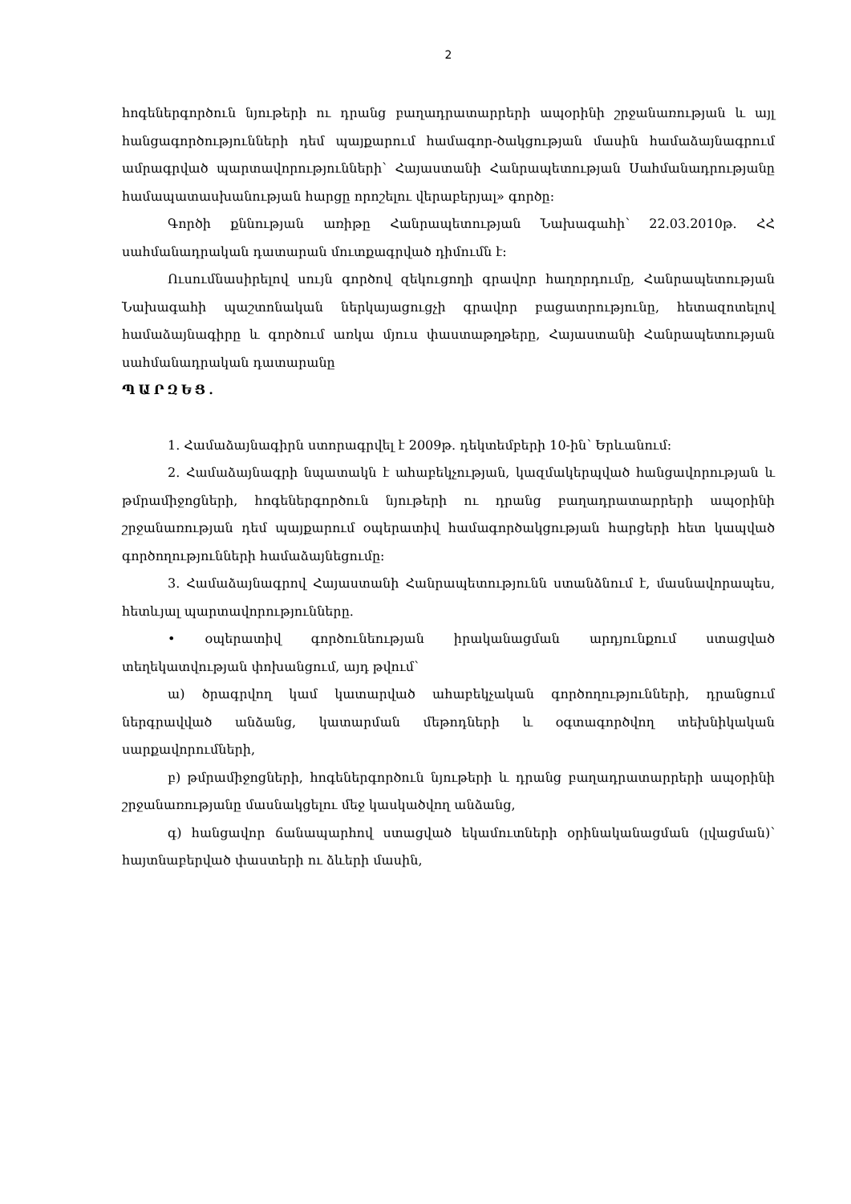2
հոգեներգործուն նյութերի ու դրանց բաղադրատարրերի ապօրինի շրջանառության և այլ հանցագործությունների դեմ պայքարում համագոր-ծակցության մասին համաձայնագրում ամրագրված պարտավորությունների՝ Հայաստանի Հանրապետության Սահմանադրությանը համապատասխանության հարցը որոշելու վերաբերյալ» գործը։
Գործի քննության առիթը Հանրապետության Նախագահի՝ 22.03.2010թ. ՀՀ սահմանադրական դատարան մուտքագրված դիմումն է։
Ուսումնասիրելով սույն գործով զեկուցողի գրավոր հաղորդումը, Հանրապետության Նախագահի պաշտոնական ներկայացուցչի գրավոր բացատրությունը, հետազոտելով համաձայնագիրը և գործում առկա մյուս փաստաթղթերը, Հայաստանի Հանրապետության սահմանադրական դատարանը
ՊԱՐԶԵՑ.
1. Համաձայնագիրն ստորագրվել է 2009թ. դեկտեմբերի 10-ին՝ Երևանում։
2. Համաձայնագրի նպատակն է ահաբեկչության, կազմակերպված հանցավորության և թմրամիջոցների, հոգեներգործուն նյութերի ու դրանց բաղադրատարրերի ապօրինի շրջանառության դեմ պայքարում օպերատիվ համագործակցության հարցերի հետ կապված գործողությունների համաձայնեցումը։
3. Համաձայնագրով Հայաստանի Հանրապետությունն ստանձնում է, մասնավորապես, հետևյալ պարտավորությունները.
• օպերատիվ գործունեության իրականացման արդյունքում ստացված տեղեկատվության փոխանցում, այդ թվում՝
ա) ծրագրվող կամ կատարված ահաբեկչական գործողությունների, դրանցում ներգրավված անձանց, կատարման մեթոդների և օգտագործվող տեխնիկական սարքավորումների,
բ) թմրամիջոցների, հոգեներգործուն նյութերի և դրանց բաղադրատարրերի ապօրինի շրջանառությանը մասնակցելու մեջ կասկածվող անձանց,
գ) հանցավոր ճանապարհով ստացված եկամուտների օրինականացման (լվացման)՝ հայտնաբերված փաստերի ու ձևերի մասին,